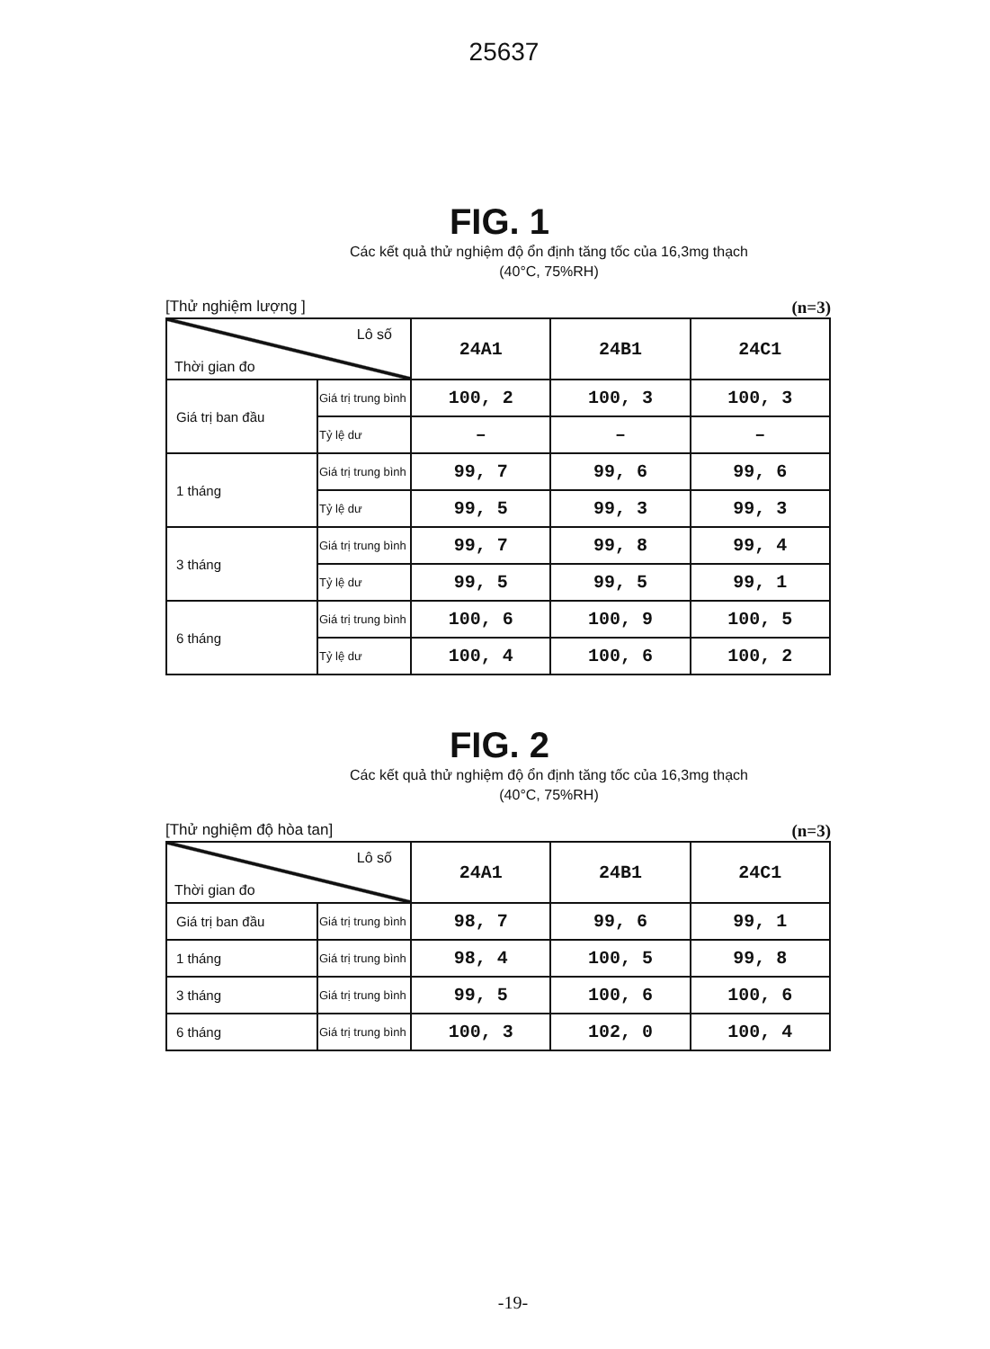25637
FIG. 1
Các kết quả thử nghiệm độ ổn định tăng tốc của 16,3mg thạch
(40°C, 75%RH)
[Thử nghiệm lượng ] (n=3)
| Lô số Thời gian đo | | 24A1 | 24B1 | 24C1 |
| --- | --- | --- | --- | --- |
| Giá trị ban đầu | Giá trị trung bình | 100, 2 | 100, 3 | 100, 3 |
| | Tỷ lệ dư | – | – | – |
| 1 tháng | Giá trị trung bình | 99, 7 | 99, 6 | 99, 6 |
| | Tỷ lệ dư | 99, 5 | 99, 3 | 99, 3 |
| 3 tháng | Giá trị trung bình | 99, 7 | 99, 8 | 99, 4 |
| | Tỷ lệ dư | 99, 5 | 99, 5 | 99, 1 |
| 6 tháng | Giá trị trung bình | 100, 6 | 100, 9 | 100, 5 |
| | Tỷ lệ dư | 100, 4 | 100, 6 | 100, 2 |
FIG. 2
Các kết quả thử nghiệm độ ổn định tăng tốc của 16,3mg thạch
(40°C, 75%RH)
[Thử nghiệm độ hòa tan] (n=3)
| Lô số Thời gian đo | | 24A1 | 24B1 | 24C1 |
| --- | --- | --- | --- | --- |
| Giá trị ban đầu | Giá trị trung bình | 98, 7 | 99, 6 | 99, 1 |
| 1 tháng | Giá trị trung bình | 98, 4 | 100, 5 | 99, 8 |
| 3 tháng | Giá trị trung bình | 99, 5 | 100, 6 | 100, 6 |
| 6 tháng | Giá trị trung bình | 100, 3 | 102, 0 | 100, 4 |
-19-